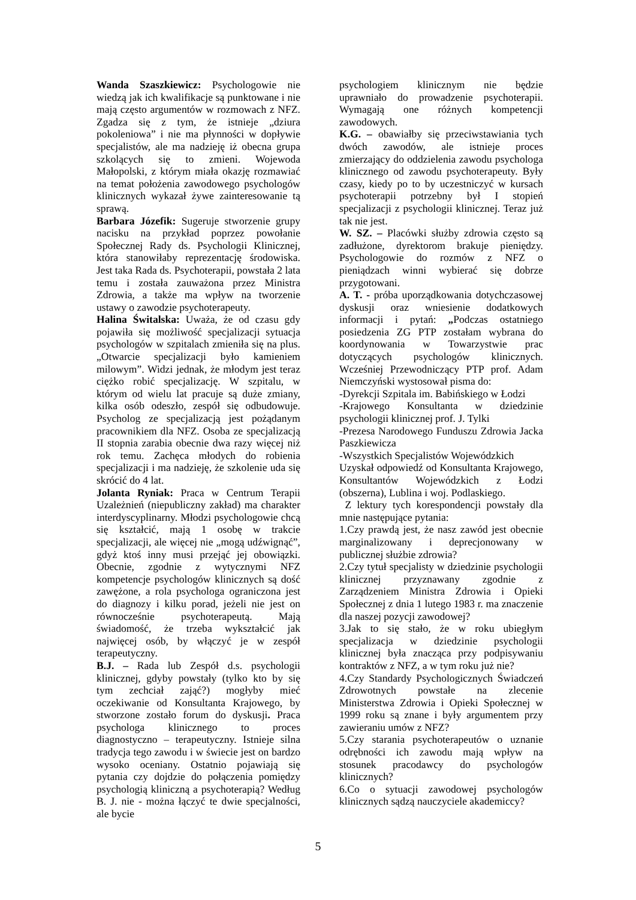Wanda Szaszkiewicz: Psychologowie nie wiedzą jak ich kwalifikacje są punktowane i nie mają często argumentów w rozmowach z NFZ. Zgadza się z tym, że istnieje „dziura pokoleniowa” i nie ma płynności w dopływie specjalistów, ale ma nadzieję iż obecna grupa szkolących się to zmieni. Wojewoda Małopolski, z którym miała okazję rozmawiać na temat położenia zawodowego psychologów klinicznych wykazał żywe zainteresowanie tą sprawą.
Barbara Józefik: Sugeruje stworzenie grupy nacisku na przykład poprzez powołanie Społecznej Rady ds. Psychologii Klinicznej, która stanowiłaby reprezentację środowiska. Jest taka Rada ds. Psychoterapii, powstała 2 lata temu i została zauważona przez Ministra Zdrowia, a także ma wpływ na tworzenie ustawy o zawodzie psychoterapeuty.
Halina Świtalska: Uważa, że od czasu gdy pojawiła się możliwość specjalizacji sytuacja psychologów w szpitalach zmieniła się na plus. „Otwarcie specjalizacji było kamieniem milowym”. Widzi jednak, że młodym jest teraz ciężko robić specjalizację. W szpitalu, w którym od wielu lat pracuje są duże zmiany, kilka osób odeszło, zespół się odbudowuje. Psycholog ze specjalizacją jest pożądanym pracownikiem dla NFZ. Osoba ze specjalizacją II stopnia zarabia obecnie dwa razy więcej niż rok temu. Zachęca młodych do robienia specjalizacji i ma nadzieję, że szkolenie uda się skrócić do 4 lat.
Jolanta Ryniak: Praca w Centrum Terapii Uzależnień (niepubliczny zakład) ma charakter interdyscyplinarny. Młodzi psychologowie chcą się kształcić, mają 1 osobę w trakcie specjalizacji, ale więcej nie „mogą udźwignąć”, gdyż ktoś inny musi przejąć jej obowiązki. Obecnie, zgodnie z wytycznymi NFZ kompetencje psychologów klinicznych są dość zawężone, a rola psychologa ograniczona jest do diagnozy i kilku porad, jeżeli nie jest on równocześnie psychoterapeutą. Mają świadomość, że trzeba wykształcić jak najwięcej osób, by włączyć je w zespół terapeutyczny.
B.J. – Rada lub Zespół d.s. psychologii klinicznej, gdyby powstały (tylko kto by się tym zechciał zająć?) mogłyby mieć oczekiwanie od Konsultanta Krajowego, by stworzone zostało forum do dyskusji. Praca psychologa klinicznego to proces diagnostyczno – terapeutyczny. Istnieje silna tradycja tego zawodu i w świecie jest on bardzo wysoko oceniany. Ostatnio pojawiają się pytania czy dojdzie do połączenia pomiędzy psychologią kliniczną a psychoterapią? Według B. J. nie - można łączyć te dwie specjalności, ale bycie
psychologiem klinicznym nie będzie uprawniało do prowadzenie psychoterapii. Wymagają one różnych kompetencji zawodowych.
K.G. – obawiałby się przeciwstawiania tych dwóch zawodów, ale istnieje proces zmierzający do oddzielenia zawodu psychologa klinicznego od zawodu psychoterapeuty. Były czasy, kiedy po to by uczestniczyć w kursach psychoterapii potrzebny był I stopień specjalizacji z psychologii klinicznej. Teraz już tak nie jest.
W. SZ. – Placówki służby zdrowia często są zadłużone, dyrektorom brakuje pieniędzy. Psychologowie do rozmów z NFZ o pieniądzach winni wybierać się dobrze przygotowani.
A. T. - próba uporządkowania dotychczasowej dyskusji oraz wniesienie dodatkowych informacji i pytań: „Podczas ostatniego posiedzenia ZG PTP zostałam wybrana do koordynowania w Towarzystwie prac dotyczących psychologów klinicznych. Wcześniej Przewodniczący PTP prof. Adam Niemczyński wystosował pisma do:
-Dyrekcji Szpitala im. Babińskiego w Łodzi
-Krajowego Konsultanta w dziedzinie psychologii klinicznej prof. J. Tylki
-Prezesa Narodowego Funduszu Zdrowia Jacka Paszkiewicza
-Wszystkich Specjalistów Wojewódzkich
Uzyskał odpowiedź od Konsultanta Krajowego, Konsultantów Wojewódzkich z Łodzi (obszerna), Lublina i woj. Podlaskiego.
Z lektury tych korespondencji powstały dla mnie następujące pytania:
1.Czy prawdą jest, że nasz zawód jest obecnie marginalizowany i deprecjonowany w publicznej służbie zdrowia?
2.Czy tytuł specjalisty w dziedzinie psychologii klinicznej przyznawany zgodnie z Zarządzeniem Ministra Zdrowia i Opieki Społecznej z dnia 1 lutego 1983 r. ma znaczenie dla naszej pozycji zawodowej?
3.Jak to się stało, że w roku ubiegłym specjalizacja w dziedzinie psychologii klinicznej była znacząca przy podpisywaniu kontraktów z NFZ, a w tym roku już nie?
4.Czy Standardy Psychologicznych Świadczeń Zdrowotnych powstałe na zlecenie Ministerstwa Zdrowia i Opieki Społecznej w 1999 roku są znane i były argumentem przy zawieraniu umów z NFZ?
5.Czy starania psychoterapeutów o uznanie odrębności ich zawodu mają wpływ na stosunek pracodawcy do psychologów klinicznych?
6.Co o sytuacji zawodowej psychologów klinicznych sądzą nauczyciele akademiccy?
5